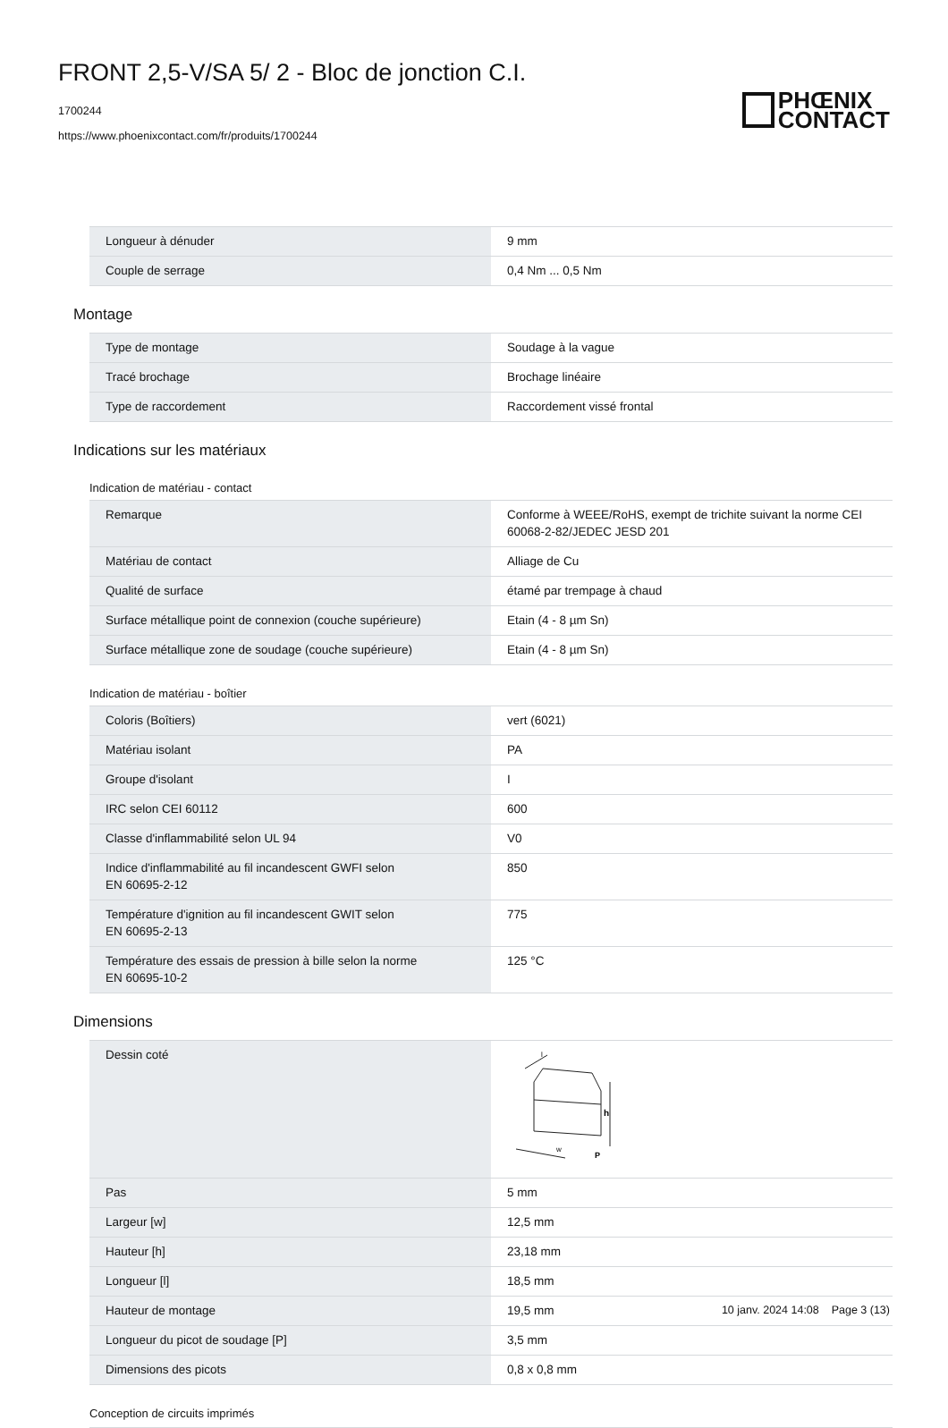FRONT 2,5-V/SA 5/ 2 - Bloc de jonction C.I.
1700244
https://www.phoenixcontact.com/fr/produits/1700244
PHŒNIX
CONTACT
| Longueur à dénuder | 9 mm |
| Couple de serrage | 0,4 Nm ... 0,5 Nm |
Montage
| Type de montage | Soudage à la vague |
| Tracé brochage | Brochage linéaire |
| Type de raccordement | Raccordement vissé frontal |
Indications sur les matériaux
Indication de matériau - contact
| Remarque | Conforme à WEEE/RoHS, exempt de trichite suivant la norme CEI 60068-2-82/JEDEC JESD 201 |
| Matériau de contact | Alliage de Cu |
| Qualité de surface | étamé par trempage à chaud |
| Surface métallique point de connexion (couche supérieure) | Etain (4 - 8 µm Sn) |
| Surface métallique zone de soudage (couche supérieure) | Etain (4 - 8 µm Sn) |
Indication de matériau - boîtier
| Coloris (Boîtiers) | vert (6021) |
| Matériau isolant | PA |
| Groupe d'isolant | I |
| IRC selon CEI 60112 | 600 |
| Classe d'inflammabilité selon UL 94 | V0 |
| Indice d'inflammabilité au fil incandescent GWFI selon EN 60695-2-12 | 850 |
| Température d'ignition au fil incandescent GWIT selon EN 60695-2-13 | 775 |
| Température des essais de pression à bille selon la norme EN 60695-10-2 | 125 °C |
Dimensions
| Dessin coté | h w P l |
| Pas | 5 mm |
| Largeur [w] | 12,5 mm |
| Hauteur [h] | 23,18 mm |
| Longueur [l] | 18,5 mm |
| Hauteur de montage | 19,5 mm |
| Longueur du picot de soudage [P] | 3,5 mm |
| Dimensions des picots | 0,8 x 0,8 mm |
Conception de circuits imprimés
10 janv. 2024 14:08 Page 3 (13)